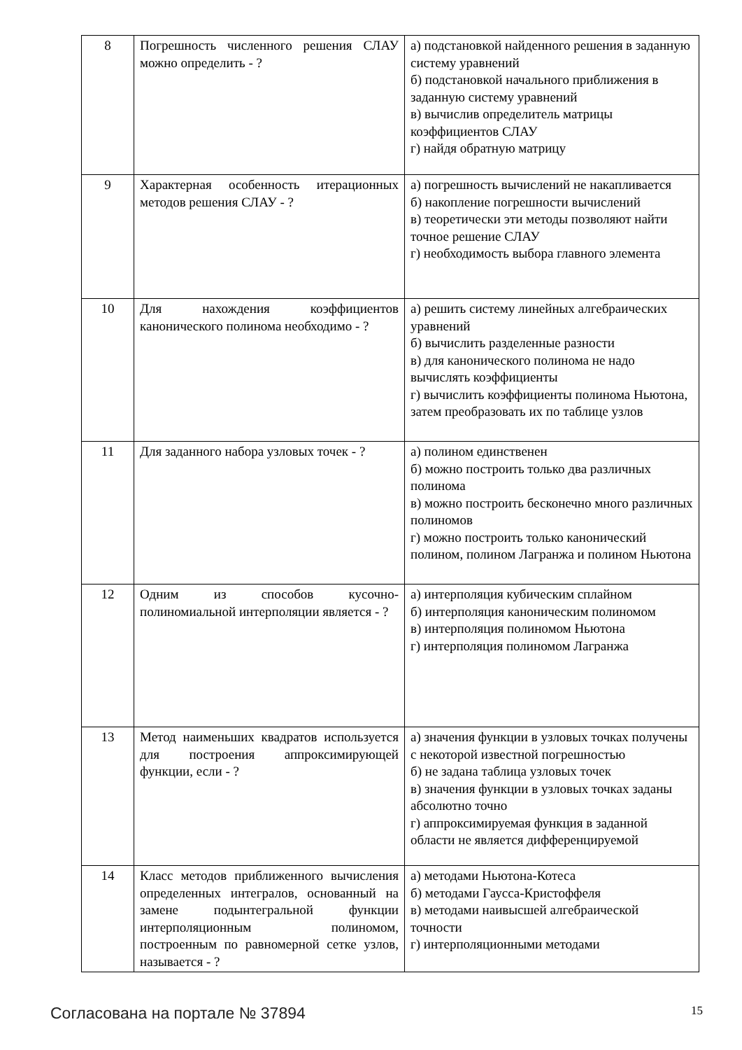| 8 | Погрешность численного решения СЛАУ можно определить - ? | а) подстановкой найденного решения в заданную систему уравнений б) подстановкой начального приближения в заданную систему уравнений в) вычислив определитель матрицы коэффициентов СЛАУ г) найдя обратную матрицу |
| 9 | Характерная особенность итерационных методов решения СЛАУ - ? | а) погрешность вычислений не накапливается б) накопление погрешности вычислений в) теоретически эти методы позволяют найти точное решение СЛАУ г) необходимость выбора главного элемента |
| 10 | Для нахождения коэффициентов канонического полинома необходимо - ? | а) решить систему линейных алгебраических уравнений б) вычислить разделенные разности в) для канонического полинома не надо вычислять коэффициенты г) вычислить коэффициенты полинома Ньютона, затем преобразовать их по таблице узлов |
| 11 | Для заданного набора узловых точек - ? | а) полином единственен б) можно построить только два различных полинома в) можно построить бесконечно много различных полиномов г) можно построить только канонический полином, полином Лагранжа и полином Ньютона |
| 12 | Одним из способов кусочно-полиномиальной интерполяции является - ? | а) интерполяция кубическим сплайном б) интерполяция каноническим полиномом в) интерполяция полиномом Ньютона г) интерполяция полиномом Лагранжа |
| 13 | Метод наименьших квадратов используется для построения аппроксимирующей функции, если - ? | а) значения функции в узловых точках получены с некоторой известной погрешностью б) не задана таблица узловых точек в) значения функции в узловых точках заданы абсолютно точно г) аппроксимируемая функция в заданной области не является дифференцируемой |
| 14 | Класс методов приближенного вычисления определенных интегралов, основанный на замене подынтегральной функции интерполяционным полиномом, построенным по равномерной сетке узлов, называется - ? | а) методами Ньютона-Котеса б) методами Гаусса-Кристоффеля в) методами наивысшей алгебраической точности г) интерполяционными методами |
Согласована на портале № 37894 15